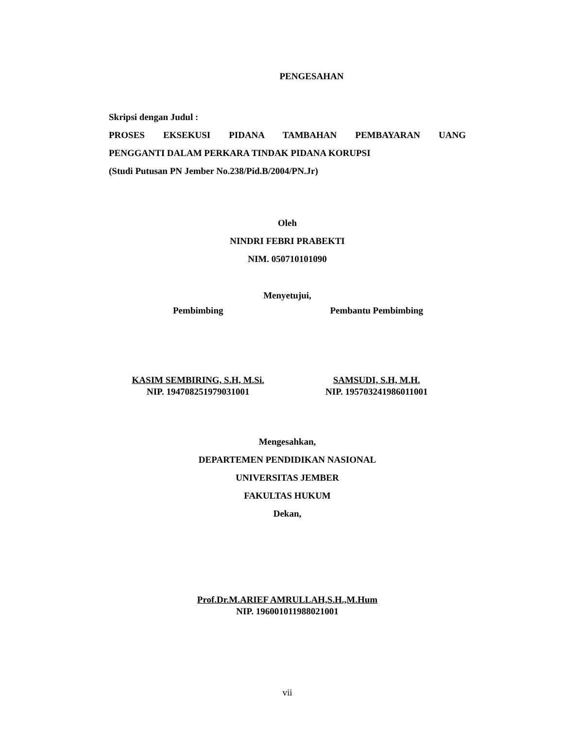PENGESAHAN
Skripsi dengan Judul :
PROSES EKSEKUSI PIDANA TAMBAHAN PEMBAYARAN UANG
PENGGANTI DALAM PERKARA TINDAK PIDANA KORUPSI
(Studi Putusan PN Jember No.238/Pid.B/2004/PN.Jr)
Oleh
NINDRI FEBRI PRABEKTI
NIM. 050710101090
Menyetujui,
Pembimbing Pembantu Pembimbing
KASIM SEMBIRING, S.H, M.Si.
NIP. 194708251979031001
SAMSUDI, S.H, M.H.
NIP. 195703241986011001
Mengesahkan,
DEPARTEMEN PENDIDIKAN NASIONAL
UNIVERSITAS JEMBER
FAKULTAS HUKUM
Dekan,
Prof.Dr.M.ARIEF AMRULLAH,S.H.,M.Hum
NIP. 196001011988021001
vii